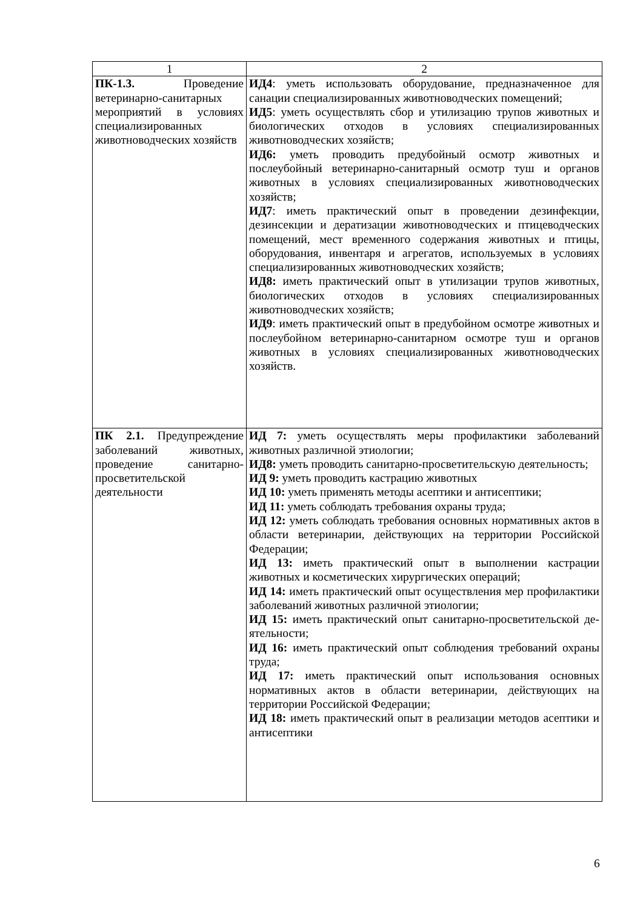| 1 | 2 |
| --- | --- |
| ПК-1.3. Проведение ветеринарно-санитарных мероприятий в условиях специализированных животноводческих хозяйств | ИД4 : уметь использовать оборудование, предназначенное для санации специализированных животноводческих помещений; ИД5 : уметь осуществлять сбор и утилизацию трупов животных и биологических отходов в условиях специализированных животноводческих хозяйств; ИД6: уметь проводить предубойный осмотр животных и послеубойный ветеринарно-санитарный осмотр туш и органов животных в условиях специализированных животноводческих хозяйств; ИД7 : иметь практический опыт в проведении дезинфекции, дезинсекции и дератизации животноводческих и птицеводческих помещений, мест временного содержания животных и птицы, оборудования, инвентаря и агрегатов, используемых в условиях специализированных животноводческих хозяйств; ИД8: иметь практический опыт в утилизации трупов животных, биологических отходов в условиях специализированных животноводческих хозяйств; ИД9 : иметь практический опыт в предубойном осмотре животных и послеубойном ветеринарно-санитарном осмотре туш и органов животных в условиях специализированных животноводческих хозяйств. |
| ПК 2.1. Предупреждение заболеваний животных, проведение санитарно-просветительской деятельности | ИД 7: уметь осуществлять меры профилактики заболеваний животных различной этиологии; ИД8: уметь проводить санитарно-просветительскую деятельность; ИД 9: уметь проводить кастрацию животных ИД 10: уметь применять методы асептики и антисептики; ИД 11: уметь соблюдать требования охраны труда; ИД 12: уметь соблюдать требования основных нормативных актов в области ветеринарии, действующих на территории Российской Федерации; ИД 13: иметь практический опыт в выполнении кастрации животных и косметических хирургических операций; ИД 14: иметь практический опыт осуществления мер профилактики заболеваний животных различной этиологии; ИД 15: иметь практический опыт санитарно-просветительской де-ятельности; ИД 16: иметь практический опыт соблюдения требований охраны труда; ИД 17: иметь практический опыт использования основных нормативных актов в области ветеринарии, действующих на территории Российской Федерации; ИД 18: иметь практический опыт в реализации методов асептики и антисептики |
6